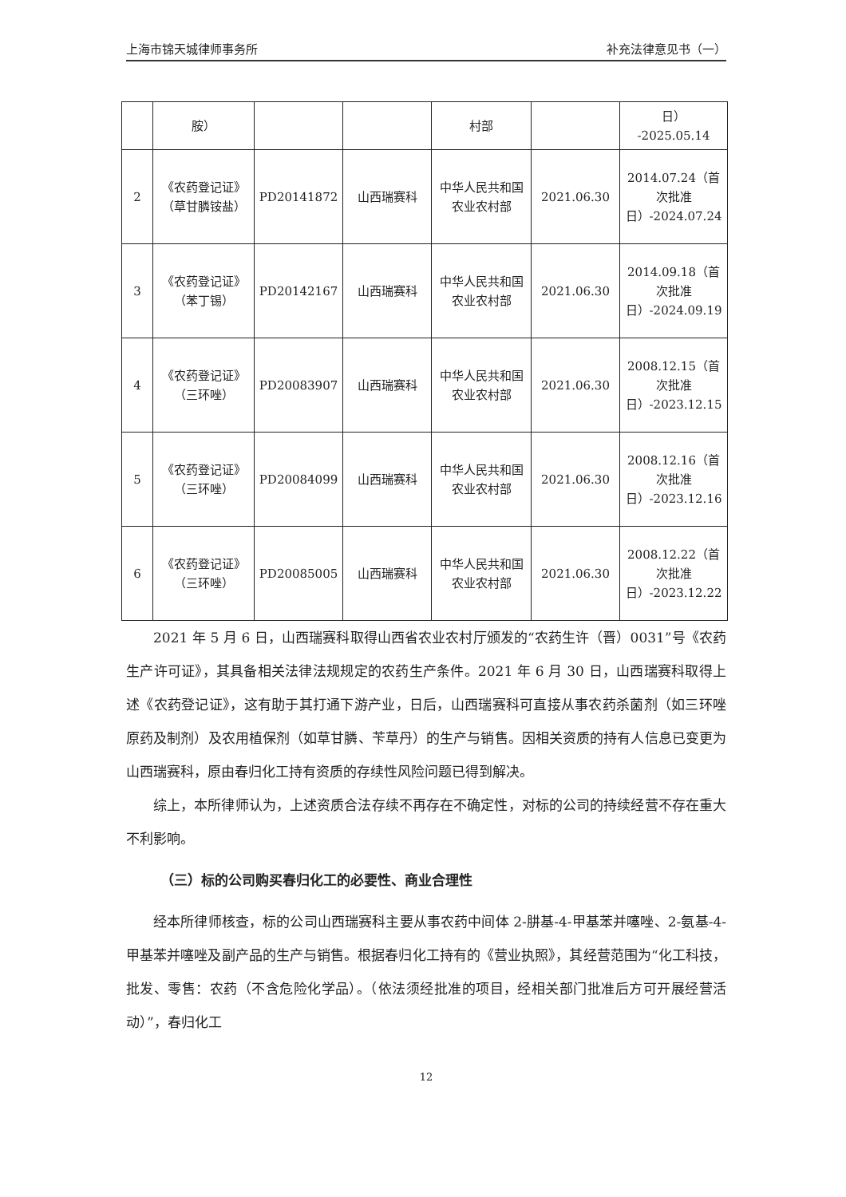上海市锦天城律师事务所 补充法律意见书（一）
| | 胺） | | | 村部 | | 日） -2025.05.14 |
| 2 | 《农药登记证》（草甘膦铵盐） | PD20141872 | 山西瑞赛科 | 中华人民共和国农业农村部 | 2021.06.30 | 2014.07.24（首次批准日）-2024.07.24 |
| 3 | 《农药登记证》（苯丁锡） | PD20142167 | 山西瑞赛科 | 中华人民共和国农业农村部 | 2021.06.30 | 2014.09.18（首次批准日）-2024.09.19 |
| 4 | 《农药登记证》（三环唑） | PD20083907 | 山西瑞赛科 | 中华人民共和国农业农村部 | 2021.06.30 | 2008.12.15（首次批准日）-2023.12.15 |
| 5 | 《农药登记证》（三环唑） | PD20084099 | 山西瑞赛科 | 中华人民共和国农业农村部 | 2021.06.30 | 2008.12.16（首次批准日）-2023.12.16 |
| 6 | 《农药登记证》（三环唑） | PD20085005 | 山西瑞赛科 | 中华人民共和国农业农村部 | 2021.06.30 | 2008.12.22（首次批准日）-2023.12.22 |
2021 年 5 月 6 日，山西瑞赛科取得山西省农业农村厅颁发的“农药生许（晋）0031”号《农药生产许可证》，其具备相关法律法规规定的农药生产条件。2021 年 6 月 30 日，山西瑞赛科取得上述《农药登记证》，这有助于其打通下游产业，日后，山西瑞赛科可直接从事农药杀菌剂（如三环唑原药及制剂）及农用植保剂（如草甘膦、苄草丹）的生产与销售。因相关资质的持有人信息已变更为山西瑞赛科，原由春归化工持有资质的存续性风险问题已得到解决。
综上，本所律师认为，上述资质合法存续不再存在不确定性，对标的公司的持续经营不存在重大不利影响。
（三）标的公司购买春归化工的必要性、商业合理性
经本所律师核查，标的公司山西瑞赛科主要从事农药中间体 2-肼基-4-甲基苯并噻唑、2-氨基-4-甲基苯并噻唑及副产品的生产与销售。根据春归化工持有的《营业执照》，其经营范围为“化工科技，批发、零售：农药（不含危险化学品）。（依法须经批准的项目，经相关部门批准后方可开展经营活动）”，春归化工
12